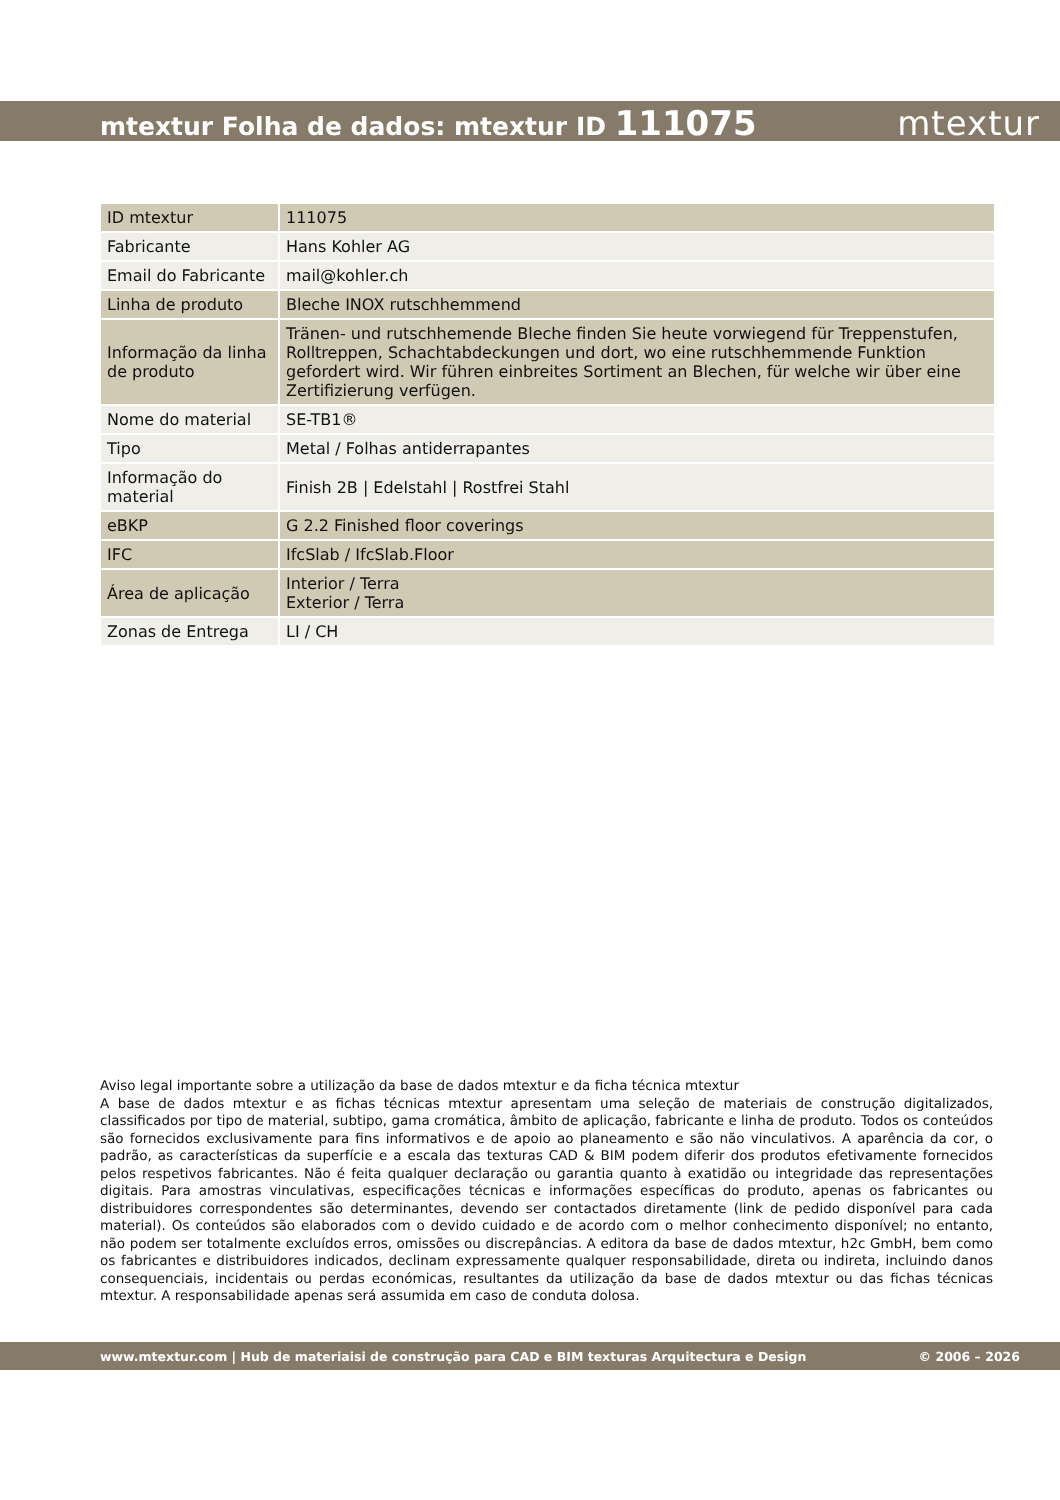mtextur Folha de dados: mtextur ID 111075 mtextur
| ID mtextur | 111075 |
| Fabricante | Hans Kohler AG |
| Email do Fabricante | mail@kohler.ch |
| Linha de produto | Bleche INOX rutschhemmend |
| Informação da linha de produto | Tränen- und rutschhemende Bleche finden Sie heute vorwiegend für Treppenstufen, Rolltreppen, Schachtabdeckungen und dort, wo eine rutschhemmende Funktion gefordert wird. Wir führen einbreites Sortiment an Blechen, für welche wir über eine Zertifizierung verfügen. |
| Nome do material | SE-TB1® |
| Tipo | Metal / Folhas antiderrapantes |
| Informação do material | Finish 2B / Edelstahl / Rostfrei Stahl |
| eBKP | G 2.2 Finished floor coverings |
| IFC | IfcSlab / IfcSlab.Floor |
| Área de aplicação | Interior / Terra Exterior / Terra |
| Zonas de Entrega | LI / CH |
Aviso legal importante sobre a utilização da base de dados mtextur e da ficha técnica mtextur
A base de dados mtextur e as fichas técnicas mtextur apresentam uma seleção de materiais de construção digitalizados, classificados por tipo de material, subtipo, gama cromática, âmbito de aplicação, fabricante e linha de produto. Todos os conteúdos são fornecidos exclusivamente para fins informativos e de apoio ao planeamento e são não vinculativos. A aparência da cor, o padrão, as características da superfície e a escala das texturas CAD & BIM podem diferir dos produtos efetivamente fornecidos pelos respetivos fabricantes. Não é feita qualquer declaração ou garantia quanto à exatidão ou integridade das representações digitais. Para amostras vinculativas, especificações técnicas e informações específicas do produto, apenas os fabricantes ou distribuidores correspondentes são determinantes, devendo ser contactados diretamente (link de pedido disponível para cada material). Os conteúdos são elaborados com o devido cuidado e de acordo com o melhor conhecimento disponível; no entanto, não podem ser totalmente excluídos erros, omissões ou discrepâncias. A editora da base de dados mtextur, h2c GmbH, bem como os fabricantes e distribuidores indicados, declinam expressamente qualquer responsabilidade, direta ou indireta, incluindo danos consequenciais, incidentais ou perdas económicas, resultantes da utilização da base de dados mtextur ou das fichas técnicas mtextur. A responsabilidade apenas será assumida em caso de conduta dolosa.
www.mtextur.com | Hub de materiaisi de construção para CAD e BIM texturas Arquitectura e Design © 2006 – 2026